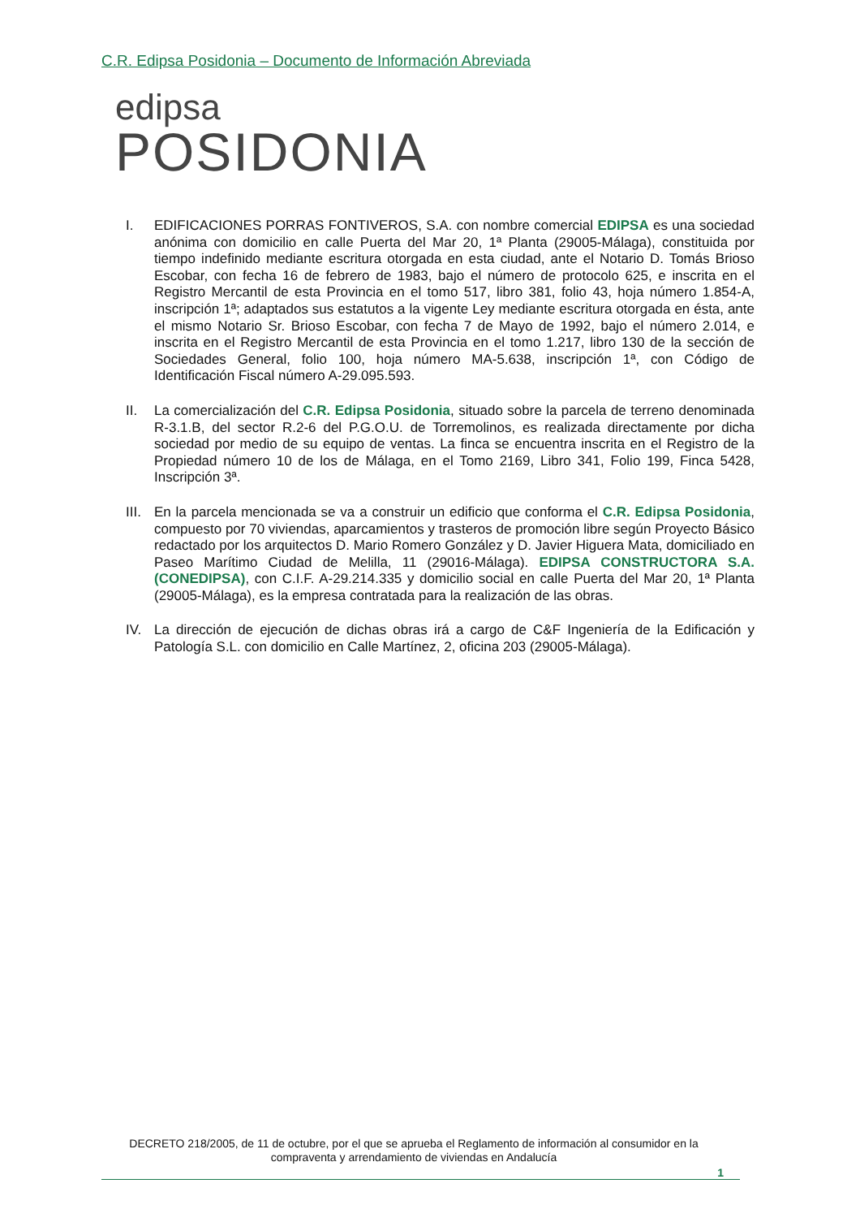C.R. Edipsa Posidonia – Documento de Información Abreviada
edipsa
POSIDONIA
I. EDIFICACIONES PORRAS FONTIVEROS, S.A. con nombre comercial EDIPSA es una sociedad anónima con domicilio en calle Puerta del Mar 20, 1ª Planta (29005-Málaga), constituida por tiempo indefinido mediante escritura otorgada en esta ciudad, ante el Notario D. Tomás Brioso Escobar, con fecha 16 de febrero de 1983, bajo el número de protocolo 625, e inscrita en el Registro Mercantil de esta Provincia en el tomo 517, libro 381, folio 43, hoja número 1.854-A, inscripción 1ª; adaptados sus estatutos a la vigente Ley mediante escritura otorgada en ésta, ante el mismo Notario Sr. Brioso Escobar, con fecha 7 de Mayo de 1992, bajo el número 2.014, e inscrita en el Registro Mercantil de esta Provincia en el tomo 1.217, libro 130 de la sección de Sociedades General, folio 100, hoja número MA-5.638, inscripción 1ª, con Código de Identificación Fiscal número A-29.095.593.
II. La comercialización del C.R. Edipsa Posidonia, situado sobre la parcela de terreno denominada R-3.1.B, del sector R.2-6 del P.G.O.U. de Torremolinos, es realizada directamente por dicha sociedad por medio de su equipo de ventas. La finca se encuentra inscrita en el Registro de la Propiedad número 10 de los de Málaga, en el Tomo 2169, Libro 341, Folio 199, Finca 5428, Inscripción 3ª.
III.
En la parcela mencionada se va a construir un edificio que conforma el C.R. Edipsa Posidonia, compuesto por 70 viviendas, aparcamientos y trasteros de promoción libre según Proyecto Básico redactado por los arquitectos D. Mario Romero González y D. Javier Higuera Mata, domiciliado en Paseo Marítimo Ciudad de Melilla, 11 (29016-Málaga). EDIPSA CONSTRUCTORA S.A. (CONEDIPSA), con C.I.F. A-29.214.335 y domicilio social en calle Puerta del Mar 20, 1ª Planta (29005-Málaga), es la empresa contratada para la realización de las obras.
IV. La dirección de ejecución de dichas obras irá a cargo de C&F Ingeniería de la Edificación y Patología S.L. con domicilio en Calle Martínez, 2, oficina 203 (29005-Málaga).
DECRETO 218/2005, de 11 de octubre, por el que se aprueba el Reglamento de información al consumidor en la compraventa y arrendamiento de viviendas en Andalucía
1